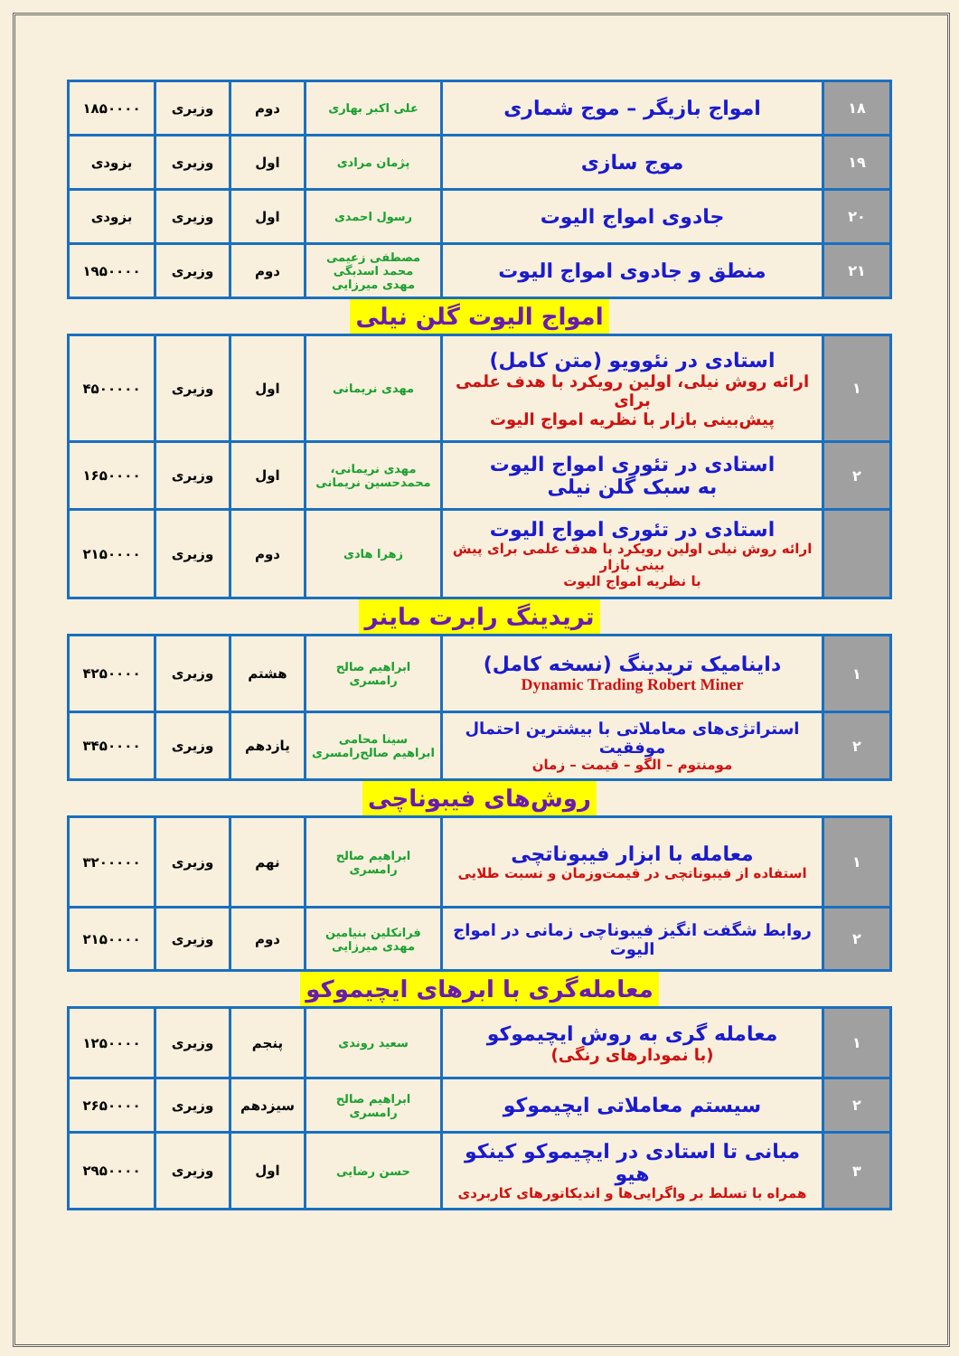| ۱۸ | امواج بازیگر – موج شماری | علی اکبر بهاری | دوم | وزیری | ۱۸۵۰۰۰۰ |
| ۱۹ | موج سازی | پژمان مرادی | اول | وزیری | بزودی |
| ۲۰ | جادوی امواج الیوت | رسول احمدی | اول | وزیری | بزودی |
| ۲۱ | منطق و جادوی امواج الیوت | مصطفی زعیمی محمد اسدبگی مهدی میرزایی | دوم | وزیری | ۱۹۵۰۰۰۰ |
امواج الیوت گلن نیلی
| ۱ | استادی در نئوویو (متن کامل) ارائه روش نیلی، اولین رویکرد با هدف علمی برای پیش‌بینی بازار با نظریه امواج الیوت | مهدی نریمانی | اول | وزیری | ۴۵۰۰۰۰۰ |
| ۲ | استادی در تئوری امواج الیوت به سبک گلن نیلی | مهدی نریمانی، محمدحسین نریمانی | اول | وزیری | ۱۶۵۰۰۰۰ |
| | استادی در تئوری امواج الیوت ارائه روش نیلی اولین رویکرد با هدف علمی برای پیش بینی بازار با نظریه امواج الیوت | زهرا هادی | دوم | وزیری | ۲۱۵۰۰۰۰ |
تریدینگ رابرت ماینر
| ۱ | داینامیک تریدینگ (نسخه کامل) Dynamic Trading Robert Miner | ابراهیم صالح رامسری | هشتم | وزیری | ۴۲۵۰۰۰۰ |
| ۲ | استراتژی‌های معاملاتی با بیشترین احتمال موفقیت مومنتوم – الگو – قیمت – زمان | سینا محامی ابراهیم صالح‌رامسری | یازدهم | وزیری | ۳۴۵۰۰۰۰ |
روش‌های فیبوناچی
| ۱ | معامله با ابزار فیبوناتچی استفاده از فیبوناتچی در قیمت‌وزمان و نسبت طلایی | ابراهیم صالح رامسری | نهم | وزیری | ۳۲۰۰۰۰۰ |
| ۲ | روابط شگفت انگیز فیبوناچی زمانی در امواج الیوت | فرانکلین بنیامین مهدی میرزایی | دوم | وزیری | ۲۱۵۰۰۰۰ |
معامله‌گری با ابرهای ایچیموکو
| ۱ | معامله گری به روش ایچیموکو (با نمودارهای رنگی) | سعید روندی | پنجم | وزیری | ۱۲۵۰۰۰۰ |
| ۲ | سیستم معاملاتی ایچیموکو | ابراهیم صالح رامسری | سیزدهم | وزیری | ۲۶۵۰۰۰۰ |
| ۳ | مبانی تا استادی در ایچیموکو کینکو هیو همراه با تسلط بر واگرایی‌ها و اندیکاتورهای کاربردی | حسن رضایی | اول | وزیری | ۲۹۵۰۰۰۰ |